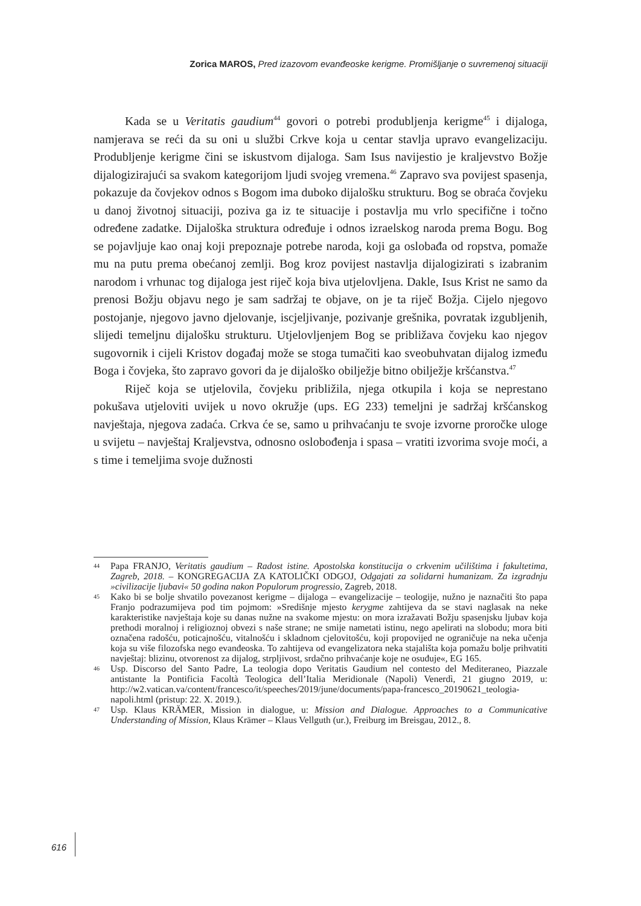Zorica MAROS, Pred izazovom evanđeoske kerigme. Promišljanje o suvremenoj situaciji
Kada se u Veritatis gaudium<sup>44</sup> govori o potrebi produbljenja kerigme<sup>45</sup> i dijaloga, namjerava se reći da su oni u službi Crkve koja u centar stavlja upravo evangelizaciju. Produbljenje kerigme čini se iskustvom dijaloga. Sam Isus navijestio je kraljevstvo Božje dijalogizirajući sa svakom kategorijom ljudi svojeg vremena.<sup>46</sup> Zapravo sva povijest spasenja, pokazuje da čovjekov odnos s Bogom ima duboko dijalošku strukturu. Bog se obraća čovjeku u danoj životnoj situaciji, poziva ga iz te situacije i postavlja mu vrlo specifične i točno određene zadatke. Dijaloška struktura određuje i odnos izraelskog naroda prema Bogu. Bog se pojavljuje kao onaj koji prepoznaje potrebe naroda, koji ga oslobađa od ropstva, pomaže mu na putu prema obećanoj zemlji. Bog kroz povijest nastavlja dijalogizirati s izabranim narodom i vrhunac tog dijaloga jest riječ koja biva utjelovljena. Dakle, Isus Krist ne samo da prenosi Božju objavu nego je sam sadržaj te objave, on je ta riječ Božja. Cijelo njegovo postojanje, njegovo javno djelovanje, iscjeljivanje, pozivanje grešnika, povratak izgubljenih, slijedi temeljnu dijalošku strukturu. Utjelovljenjem Bog se približava čovjeku kao njegov sugovornik i cijeli Kristov događaj može se stoga tumačiti kao sveobuhvatan dijalog između Boga i čovjeka, što zapravo govori da je dijaloško obilježje bitno obilježje kršćanstva.<sup>47</sup>
Riječ koja se utjelovila, čovjeku približila, njega otkupila i koja se neprestano pokušava utjeloviti uvijek u novo okružje (ups. EG 233) temeljni je sadržaj kršćanskog navještaja, njegova zadaća. Crkva će se, samo u prihvaćanju te svoje izvorne proročke uloge u svijetu – navještaj Kraljevstva, odnosno oslobođenja i spasa – vratiti izvorima svoje moći, a s time i temeljima svoje dužnosti
44 Papa FRANJO, Veritatis gaudium – Radost istine. Apostolska konstitucija o crkvenim učilištima i fakultetima, Zagreb, 2018. – KONGREGACIJA ZA KATOLIČKI ODGOJ, Odgajati za solidarni humanizam. Za izgradnju »civilizacije ljubavi« 50 godina nakon Populorum progressio, Zagreb, 2018.
45 Kako bi se bolje shvatilo povezanost kerigme – dijaloga – evangelizacije – teologije, nužno je naznačiti što papa Franjo podrazumijeva pod tim pojmom: »Središnje mjesto kerygme zahtijeva da se stavi naglasak na neke karakteristike navještaja koje su danas nužne na svakome mjestu: on mora izražavati Božju spasenjsku ljubav koja prethodi moralnoj i religioznoj obvezi s naše strane; ne smije nametati istinu, nego apelirati na slobodu; mora biti označena radošću, poticajnošću, vitalnošću i skladnom cjelovitošću, koji propovijed ne ograničuje na neka učenja koja su više filozofska nego evanđeoska. To zahtijeva od evangelizatora neka stajališta koja pomažu bolje prihvatiti navještaj: blizinu, otvorenost za dijalog, strpljivost, srdačno prihvaćanje koje ne osuđuje«, EG 165.
46 Usp. Discorso del Santo Padre, La teologia dopo Veritatis Gaudium nel contesto del Mediteraneo, Piazzale antistante la Pontificia Facoltà Teologica dell’Italia Meridionale (Napoli) Venerdì, 21 giugno 2019, u: http://w2.vatican.va/content/francesco/it/speeches/2019/june/documents/papa-francesco_20190621_teologia-napoli.html (pristup: 22. X. 2019.).
47 Usp. Klaus KRÄMER, Mission in dialogue, u: Mission and Dialogue. Approaches to a Communicative Understanding of Mission, Klaus Krämer – Klaus Vellguth (ur.), Freiburg im Breisgau, 2012., 8.
616